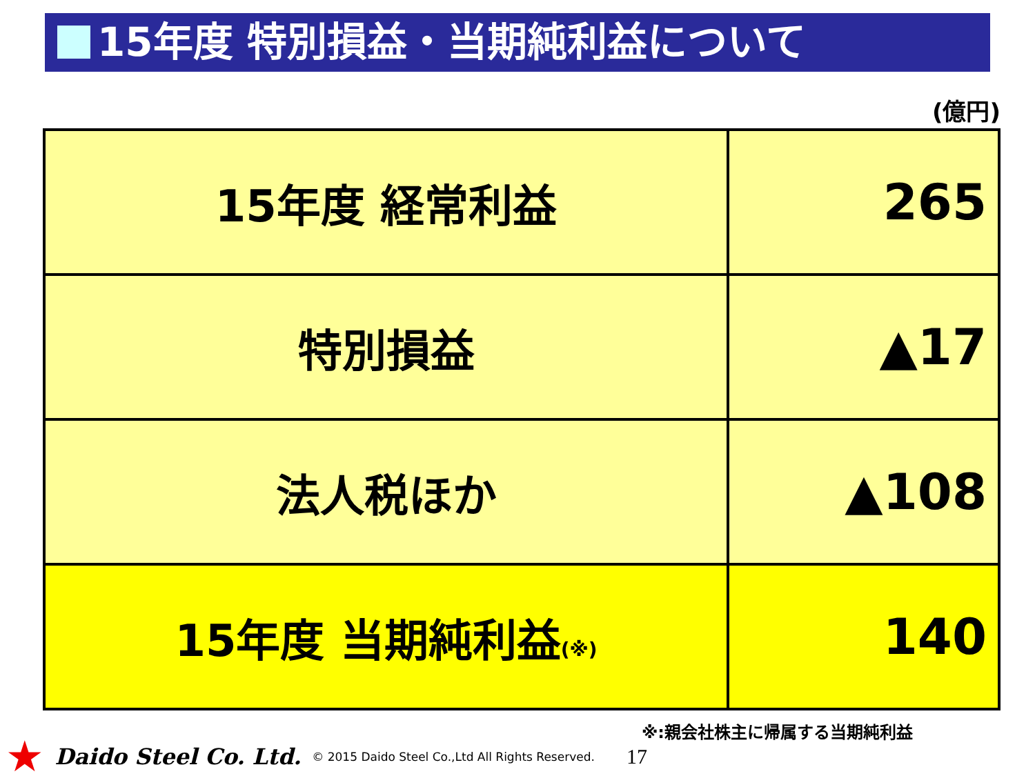15年度 特別損益・当期純利益について
(億円)
| 15年度 経常利益 | 265 |
| 特別損益 | ▲17 |
| 法人税ほか | ▲108 |
| 15年度 当期純利益 (※) | 140 |
※:親会社株主に帰属する当期純利益
★ Daido Steel Co. Ltd. © 2015 Daido Steel Co.,Ltd All Rights Reserved. 17